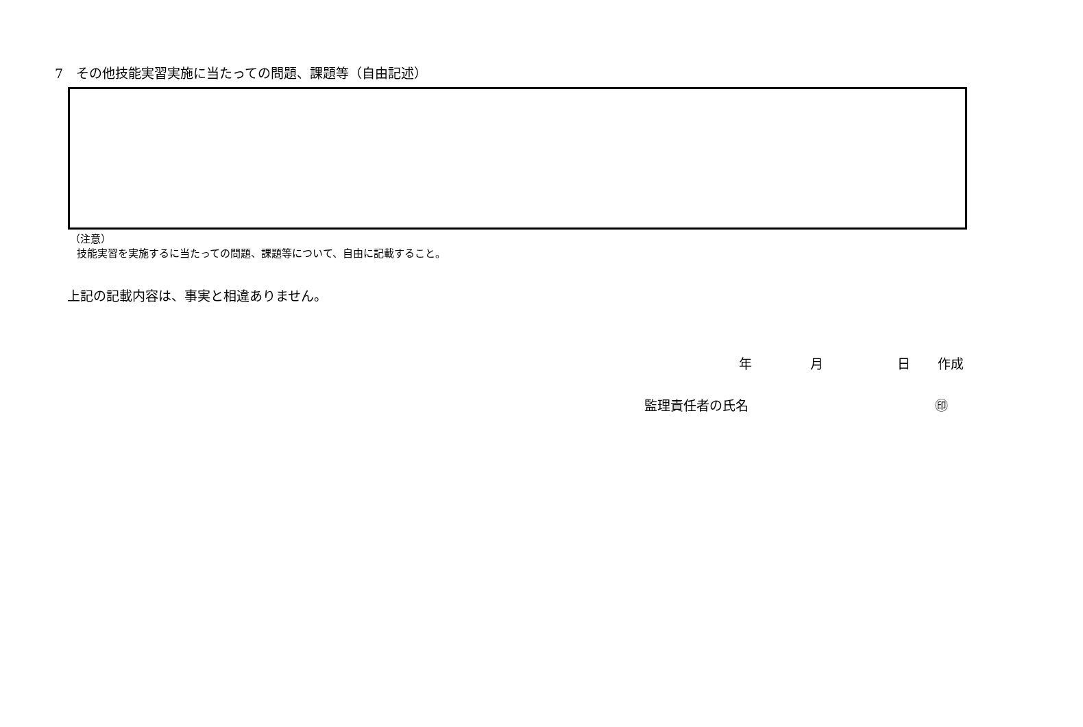7　その他技能実習実施に当たっての問題、課題等（自由記述）
（注意）
技能実習を実施するに当たっての問題、課題等について、自由に記載すること。
上記の記載内容は、事実と相違ありません。
年 月 日 作成
監理責任者の氏名 ㊞